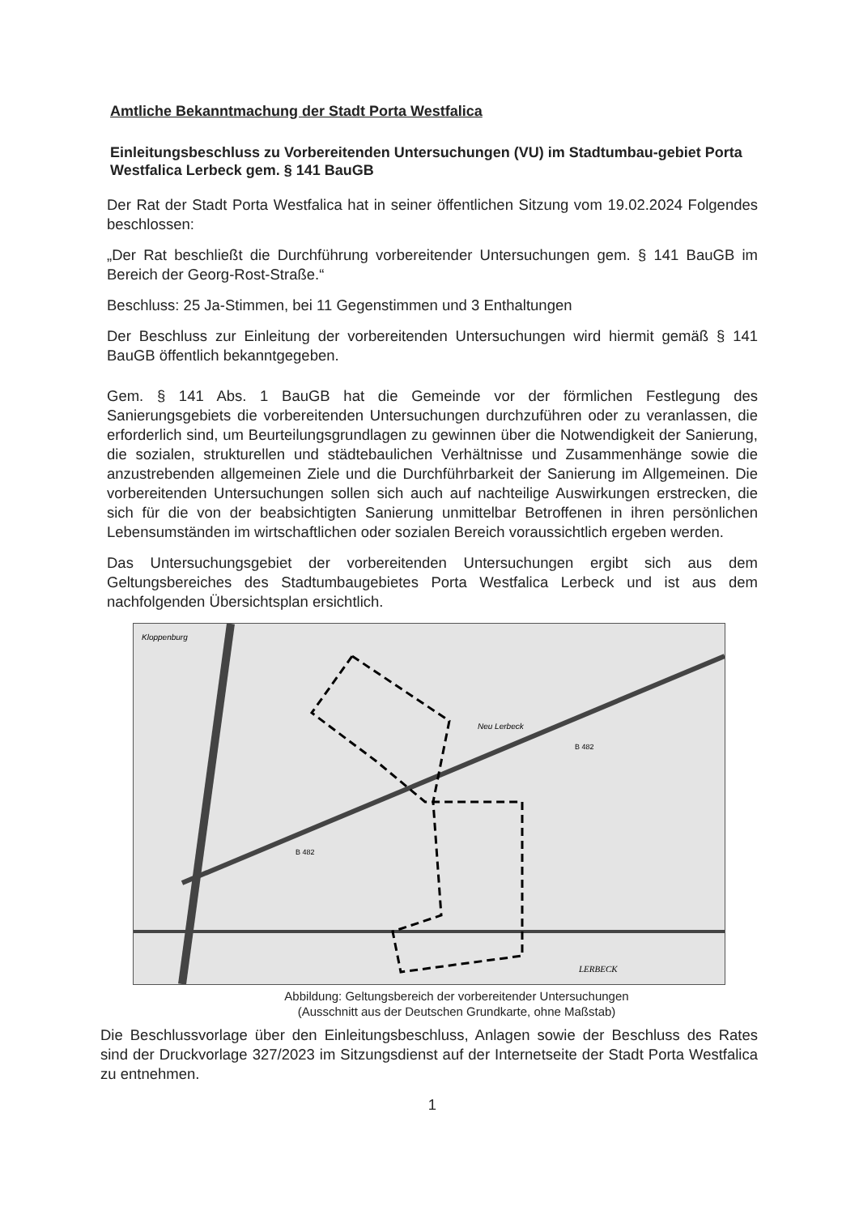Amtliche Bekanntmachung der Stadt Porta Westfalica
Einleitungsbeschluss zu Vorbereitenden Untersuchungen (VU) im Stadtumbau-gebiet Porta Westfalica Lerbeck gem. § 141 BauGB
Der Rat der Stadt Porta Westfalica hat in seiner öffentlichen Sitzung vom 19.02.2024 Folgendes beschlossen:
„Der Rat beschließt die Durchführung vorbereitender Untersuchungen gem. § 141 BauGB im Bereich der Georg-Rost-Straße.“
Beschluss: 25 Ja-Stimmen, bei 11 Gegenstimmen und 3 Enthaltungen
Der Beschluss zur Einleitung der vorbereitenden Untersuchungen wird hiermit gemäß § 141 BauGB öffentlich bekanntgegeben.
Gem. § 141 Abs. 1 BauGB hat die Gemeinde vor der förmlichen Festlegung des Sanierungsgebiets die vorbereitenden Untersuchungen durchzuführen oder zu veranlassen, die erforderlich sind, um Beurteilungsgrundlagen zu gewinnen über die Notwendigkeit der Sanierung, die sozialen, strukturellen und städtebaulichen Verhältnisse und Zusammenhänge sowie die anzustrebenden allgemeinen Ziele und die Durchführbarkeit der Sanierung im Allgemeinen. Die vorbereitenden Untersuchungen sollen sich auch auf nachteilige Auswirkungen erstrecken, die sich für die von der beabsichtigten Sanierung unmittelbar Betroffenen in ihren persönlichen Lebensumständen im wirtschaftlichen oder sozialen Bereich voraussichtlich ergeben werden.
Das Untersuchungsgebiet der vorbereitenden Untersuchungen ergibt sich aus dem Geltungsbereiches des Stadtumbaugebietes Porta Westfalica Lerbeck und ist aus dem nachfolgenden Übersichtsplan ersichtlich.
Kloppenburg
Neu Lerbeck
B 482
B 482
LERBECK
Abbildung: Geltungsbereich der vorbereitender Untersuchungen
(Ausschnitt aus der Deutschen Grundkarte, ohne Maßstab)
Die Beschlussvorlage über den Einleitungsbeschluss, Anlagen sowie der Beschluss des Rates sind der Druckvorlage 327/2023 im Sitzungsdienst auf der Internetseite der Stadt Porta Westfalica zu entnehmen.
1